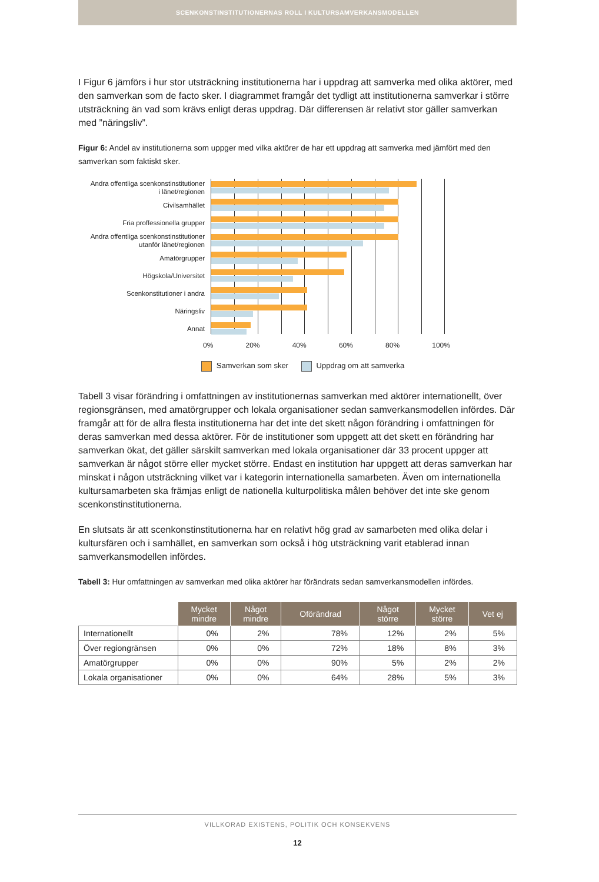SCENKONSTINSTITUTIONERNAS ROLL I KULTURSAMVERKANSMODELLEN
I Figur 6 jämförs i hur stor utsträckning institutionerna har i uppdrag att samverka med olika aktörer, med den samverkan som de facto sker. I diagrammet framgår det tydligt att institutionerna samverkar i större utsträckning än vad som krävs enligt deras uppdrag. Där differensen är relativt stor gäller samverkan med ”näringsliv”.
Figur 6: Andel av institutionerna som uppger med vilka aktörer de har ett uppdrag att samverka med jämfört med den samverkan som faktiskt sker.
Andra offentliga scenkonstinstitutioner
i länet/regionen
Civilsamhället
Fria proffessionella grupper
Andra offentliga scenkonstinstitutioner
utanför länet/regionen
Amatörgrupper
Högskola/Universitet
Scenkonstitutioner i andra
Näringsliv
Annat
0% 20% 40% 60% 80% 100%
Samverkan som sker Uppdrag om att samverka
Tabell 3 visar förändring i omfattningen av institutionernas samverkan med aktörer internationellt, över regionsgränsen, med amatörgrupper och lokala organisationer sedan samverkansmodellen infördes. Där framgår att för de allra flesta institutionerna har det inte det skett någon förändring i omfattningen för deras samverkan med dessa aktörer. För de institutioner som uppgett att det skett en förändring har samverkan ökat, det gäller särskilt samverkan med lokala organisationer där 33 procent uppger att samverkan är något större eller mycket större. Endast en institution har uppgett att deras samverkan har minskat i någon utsträckning vilket var i kategorin internationella samarbeten. Även om internationella kultursamarbeten ska främjas enligt de nationella kulturpolitiska målen behöver det inte ske genom scenkonstinstitutionerna.
En slutsats är att scenkonstinstitutionerna har en relativt hög grad av samarbeten med olika delar i kultursfären och i samhället, en samverkan som också i hög utsträckning varit etablerad innan samverkansmodellen infördes.
Tabell 3: Hur omfattningen av samverkan med olika aktörer har förändrats sedan samverkansmodellen infördes.
| | Mycket mindre | Något mindre | Oförändrad | Något större | Mycket större | Vet ej |
| --- | --- | --- | --- | --- | --- | --- |
| Internationellt | 0% | 2% | 78% | 12% | 2% | 5% |
| Över regiongränsen | 0% | 0% | 72% | 18% | 8% | 3% |
| Amatörgrupper | 0% | 0% | 90% | 5% | 2% | 2% |
| Lokala organisationer | 0% | 0% | 64% | 28% | 5% | 3% |
VILLKORAD EXISTENS, POLITIK OCH KONSEKVENS
12